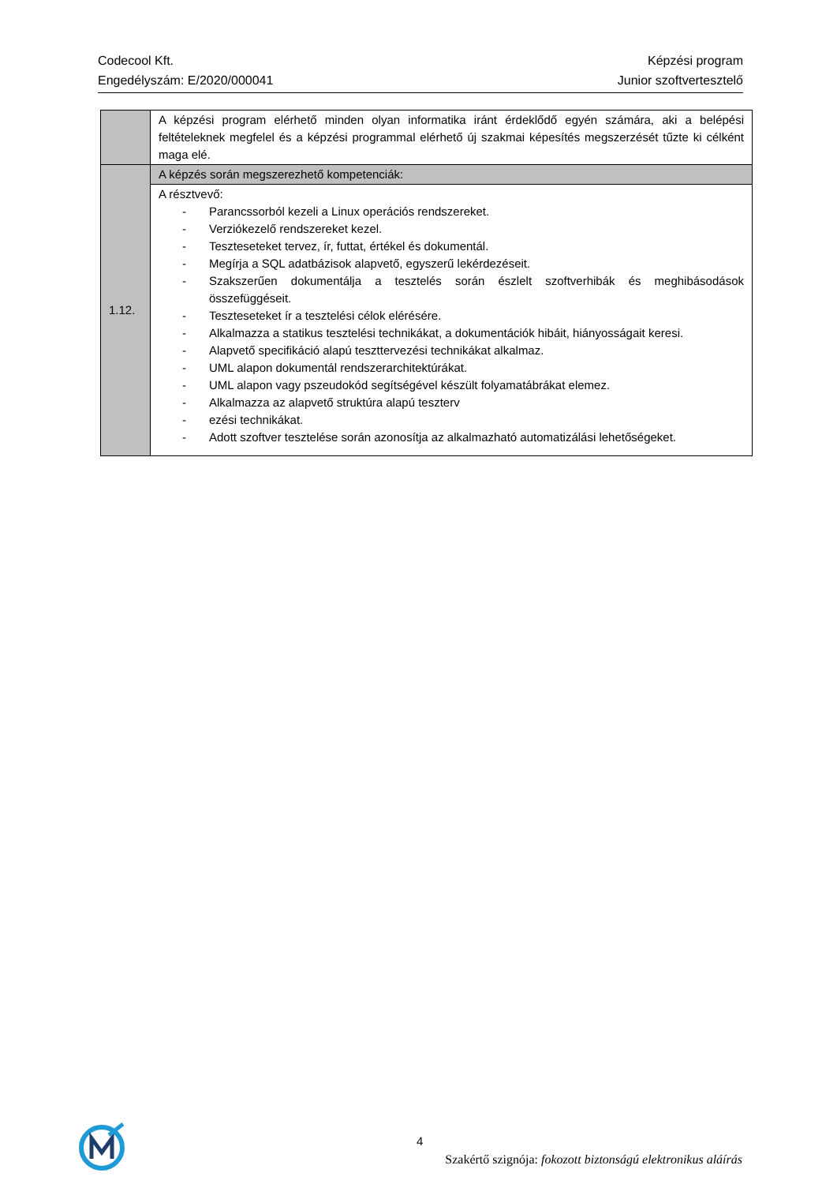Codecool Kft.
Engedélyszám: E/2020/000041
Képzési program
Junior szoftvertesztelő
| | A képzési program elérhető minden olyan informatika iránt érdeklődő egyén számára, aki a belépési feltételeknek megfelel és a képzési programmal elérhető új szakmai képesítés megszerzését tűzte ki célként maga elé. |
| 1.12. | A képzés során megszerezhető kompetenciák: |
| | A résztvevő: - Parancssorból kezeli a Linux operációs rendszereket. - Verziókezelő rendszereket kezel. - Teszteseteket tervez, ír, futtat, értékel és dokumentál. - Megírja a SQL adatbázisok alapvető, egyszerű lekérdezéseit. - Szakszerűen dokumentálja a tesztelés során észlelt szoftverhibák és meghibásodások összefüggéseit. - Teszteseteket ír a tesztelési célok elérésére. - Alkalmazza a statikus tesztelési technikákat, a dokumentációk hibáit, hiányosságait keresi. - Alapvető specifikáció alapú teszttervezési technikákat alkalmaz. - UML alapon dokumentál rendszerarchitektúrákat. - UML alapon vagy pszeudokód segítségével készült folyamatábrákat elemez. - Alkalmazza az alapvető struktúra alapú teszterv - ezési technikákat. - Adott szoftver tesztelése során azonosítja az alkalmazható automatizálási lehetőségeket. |
4
Szakértő szignója: fokozott biztonságú elektronikus aláírás